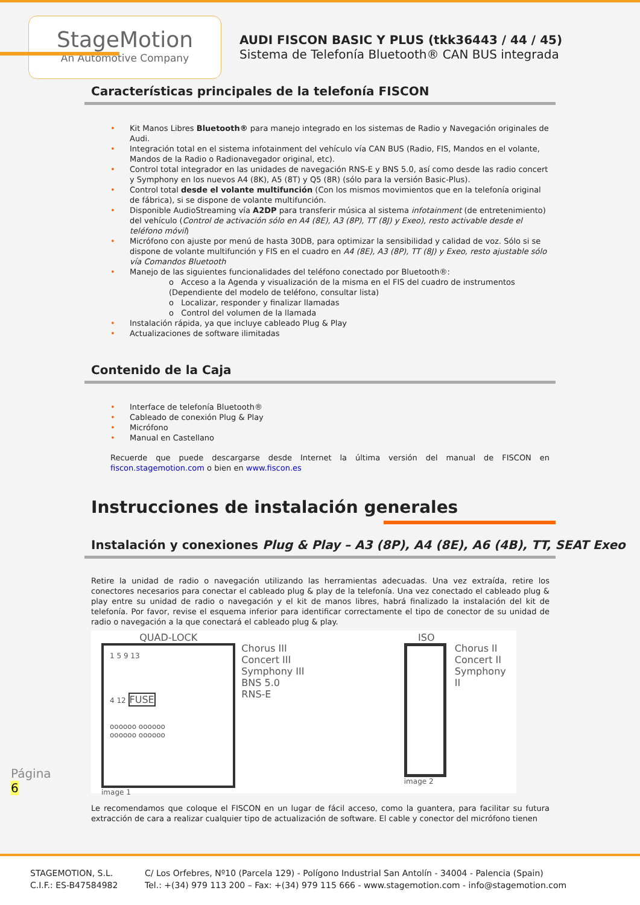StageMotion
An Automotive Company
AUDI FISCON BASIC Y PLUS (tkk36443 / 44 / 45)
Sistema de Telefonía Bluetooth® CAN BUS integrada
Características principales de la telefonía FISCON
• Kit Manos Libres Bluetooth® para manejo integrado en los sistemas de Radio y Navegación originales de Audi.
• Integración total en el sistema infotainment del vehículo vía CAN BUS (Radio, FIS, Mandos en el volante, Mandos de la Radio o Radionavegador original, etc).
• Control total integrador en las unidades de navegación RNS-E y BNS 5.0, así como desde las radio concert y Symphony en los nuevos A4 (8K), A5 (8T) y Q5 (8R) (sólo para la versión Basic-Plus).
• Control total desde el volante multifunción (Con los mismos movimientos que en la telefonía original de fábrica), si se dispone de volante multifunción.
• Disponible AudioStreaming vía A2DP para transferir música al sistema infotainment (de entretenimiento) del vehículo (Control de activación sólo en A4 (8E), A3 (8P), TT (8J) y Exeo), resto activable desde el teléfono móvil)
• Micrófono con ajuste por menú de hasta 30DB, para optimizar la sensibilidad y calidad de voz. Sólo si se dispone de volante multifunción y FIS en el cuadro en A4 (8E), A3 (8P), TT (8J) y Exeo, resto ajustable sólo vía Comandos Bluetooth
• Manejo de las siguientes funcionalidades del teléfono conectado por Bluetooth®:
o Acceso a la Agenda y visualización de la misma en el FIS del cuadro de instrumentos (Dependiente del modelo de teléfono, consultar lista)
o Localizar, responder y finalizar llamadas
o Control del volumen de la llamada
• Instalación rápida, ya que incluye cableado Plug & Play
• Actualizaciones de software ilimitadas
Contenido de la Caja
• Interface de telefonía Bluetooth®
• Cableado de conexión Plug & Play
• Micrófono
• Manual en Castellano
Recuerde que puede descargarse desde Internet la última versión del manual de FISCON en fiscon.stagemotion.com o bien en www.fiscon.es
Instrucciones de instalación generales
Instalación y conexiones Plug & Play – A3 (8P), A4 (8E), A6 (4B), TT, SEAT Exeo
Retire la unidad de radio o navegación utilizando las herramientas adecuadas. Una vez extraída, retire los conectores necesarios para conectar el cableado plug & play de la telefonía. Una vez conectado el cableado plug & play entre su unidad de radio o navegación y el kit de manos libres, habrá finalizado la instalación del kit de telefonía. Por favor, revise el esquema inferior para identificar correctamente el tipo de conector de su unidad de radio o navegación a la que conectará el cableado plug & play.
QUAD-LOCK
1 5 9 13
4 12 FUSE
oooooo oooooo
oooooo oooooo
image 1
Chorus III
Concert III
Symphony III
BNS 5.0
RNS-E
ISO
image 2
Chorus II
Concert II
Symphony II
Le recomendamos que coloque el FISCON en un lugar de fácil acceso, como la guantera, para facilitar su futura extracción de cara a realizar cualquier tipo de actualización de software. El cable y conector del micrófono tienen
Página
6
STAGEMOTION, S.L.
C.I.F.: ES-B47584982
C/ Los Orfebres, Nº10 (Parcela 129) - Polígono Industrial San Antolín - 34004 - Palencia (Spain)
Tel.: +(34) 979 113 200 – Fax: +(34) 979 115 666 - www.stagemotion.com - info@stagemotion.com